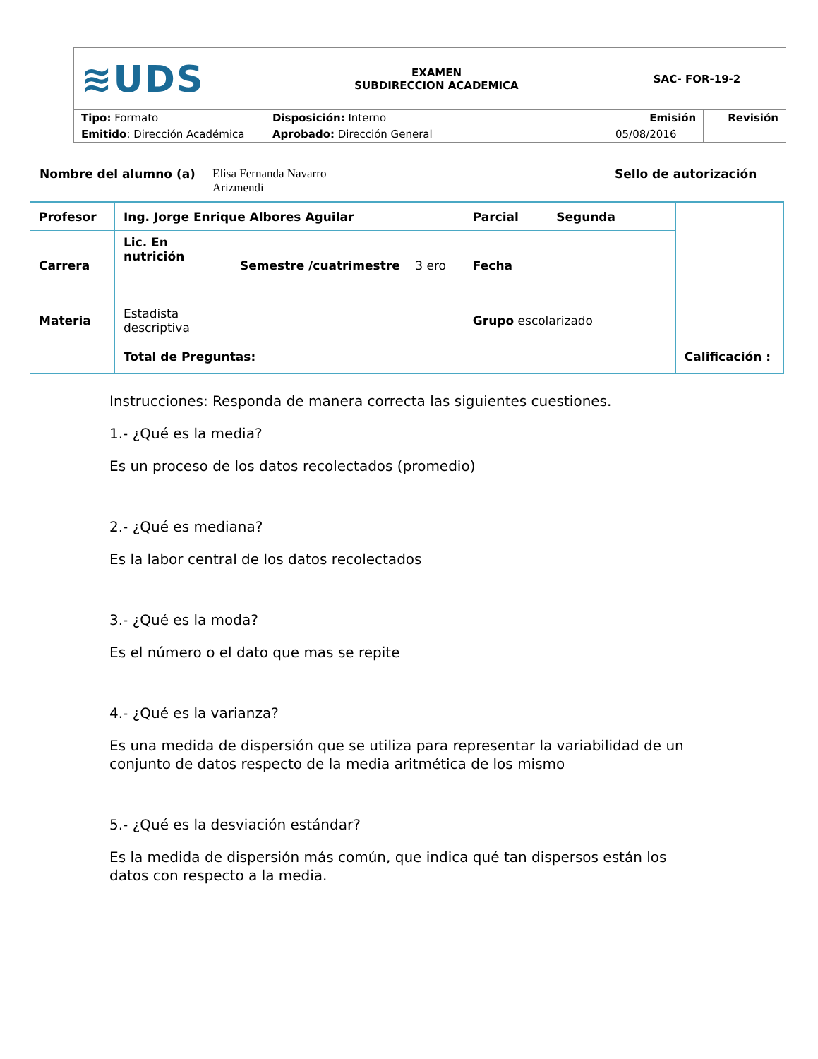| ≋UDS | EXAMEN SUBDIRECCION ACADEMICA | SAC- FOR-19-2 | |
| Tipo: Formato | Disposición: Interno | Emisión | Revisión |
| Emitido : Dirección Académica | Aprobado: Dirección General | 05/08/2016 | |
Nombre del alumno (a) Elisa Fernanda Navarro
Arizmendi Sello de autorización
| Profesor | Ing. Jorge Enrique Albores Aguilar | | Parcial Segunda | |
| Carrera | Lic. En nutrición | Semestre /cuatrimestre 3 ero | Fecha | |
| Materia | Estadista descriptiva | | Grupo escolarizado | |
| | Total de Preguntas: | | | Calificación : |
Instrucciones: Responda de manera correcta las siguientes cuestiones.
1.- ¿Qué es la media?
Es un proceso de los datos recolectados (promedio)
2.- ¿Qué es mediana?
Es la labor central de los datos recolectados
3.- ¿Qué es la moda?
Es el número o el dato que mas se repite
4.- ¿Qué es la varianza?
Es una medida de dispersión que se utiliza para representar la variabilidad de un conjunto de datos respecto de la media aritmética de los mismo
5.- ¿Qué es la desviación estándar?
Es la medida de dispersión más común, que indica qué tan dispersos están los datos con respecto a la media.